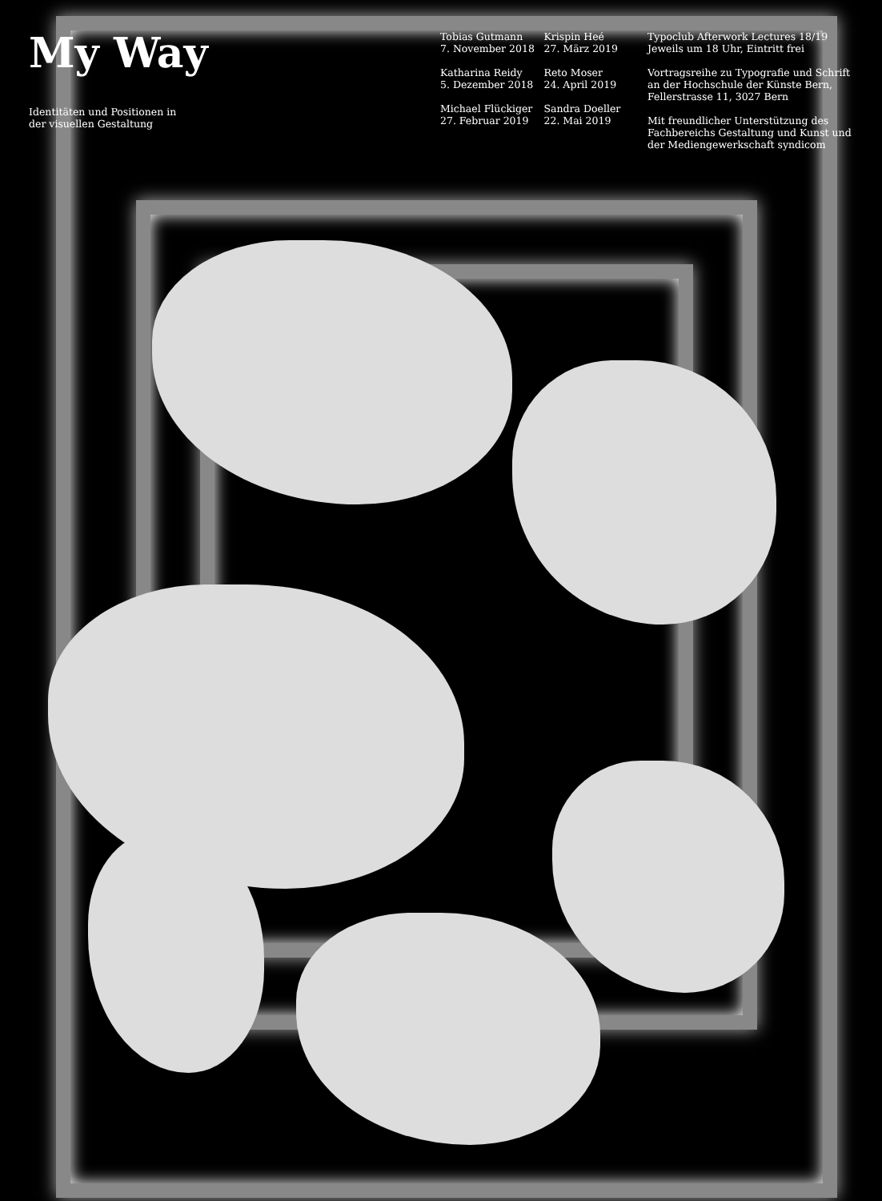My Way
Identitäten und Positionen in
der visuellen Gestaltung
Tobias Gutmann
7. November 2018
Katharina Reidy
5. Dezember 2018
Michael Flückiger
27. Februar 2019
Krispin Heé
27. März 2019
Reto Moser
24. April 2019
Sandra Doeller
22. Mai 2019
Typoclub Afterwork Lectures 18/19
Jeweils um 18 Uhr, Eintritt frei
Vortragsreihe zu Typografie und Schrift an der Hochschule der Künste Bern, Fellerstrasse 11, 3027 Bern
Mit freundlicher Unterstützung des Fachbereichs Gestaltung und Kunst und der Mediengewerkschaft syndicom